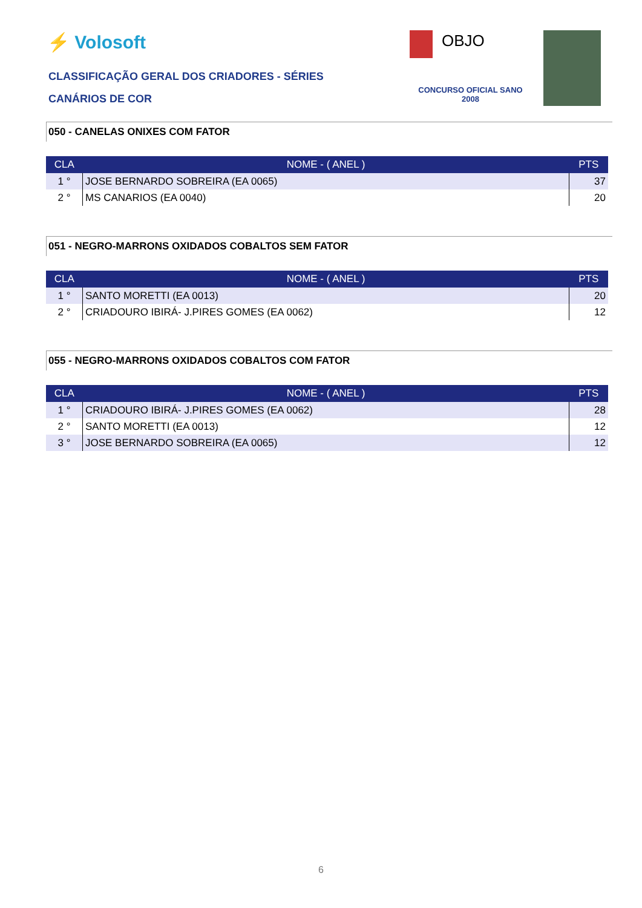⚡ Volosoft OBJO
CLASSIFICAÇÃO GERAL DOS CRIADORES - SÉRIES
CANÁRIOS DE COR
CONCURSO OFICIAL SANO
2008
050 - CANELAS ONIXES COM FATOR
| CLA | NOME - ( ANEL ) | PTS |
| --- | --- | --- |
| 1 ° | JOSE BERNARDO SOBREIRA (EA 0065) | 37 |
| 2 ° | MS CANARIOS (EA 0040) | 20 |
051 - NEGRO-MARRONS OXIDADOS COBALTOS SEM FATOR
| CLA | NOME - ( ANEL ) | PTS |
| --- | --- | --- |
| 1 ° | SANTO MORETTI (EA 0013) | 20 |
| 2 ° | CRIADOURO IBIRÁ- J.PIRES GOMES (EA 0062) | 12 |
055 - NEGRO-MARRONS OXIDADOS COBALTOS COM FATOR
| CLA | NOME - ( ANEL ) | PTS |
| --- | --- | --- |
| 1 ° | CRIADOURO IBIRÁ- J.PIRES GOMES (EA 0062) | 28 |
| 2 ° | SANTO MORETTI (EA 0013) | 12 |
| 3 ° | JOSE BERNARDO SOBREIRA (EA 0065) | 12 |
6